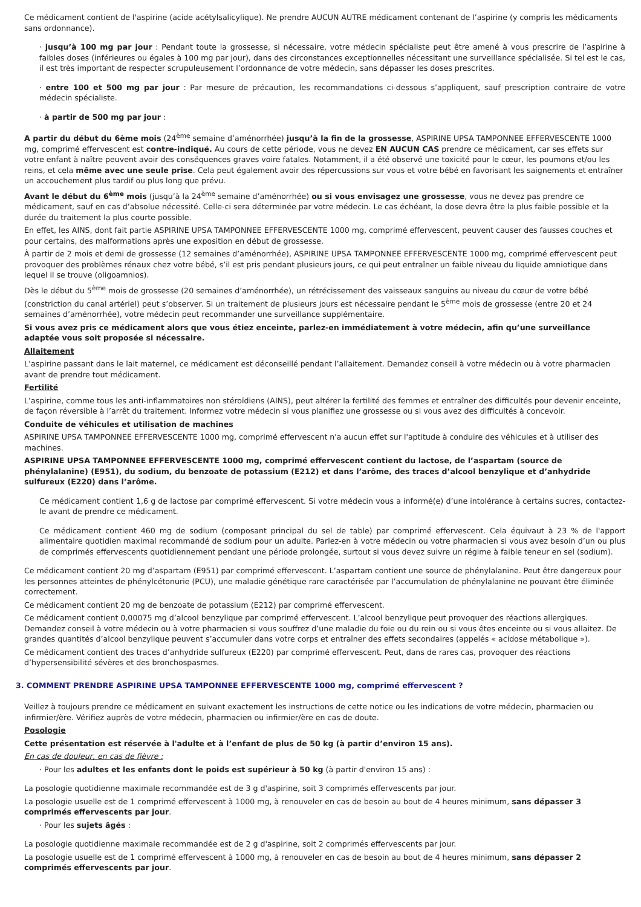Ce médicament contient de l'aspirine (acide acétylsalicylique). Ne prendre AUCUN AUTRE médicament contenant de l’aspirine (y compris les médicaments sans ordonnance).
· jusqu’à 100 mg par jour : Pendant toute la grossesse, si nécessaire, votre médecin spécialiste peut être amené à vous prescrire de l’aspirine à faibles doses (inférieures ou égales à 100 mg par jour), dans des circonstances exceptionnelles nécessitant une surveillance spécialisée. Si tel est le cas, il est très important de respecter scrupuleusement l’ordonnance de votre médecin, sans dépasser les doses prescrites.
· entre 100 et 500 mg par jour : Par mesure de précaution, les recommandations ci-dessous s’appliquent, sauf prescription contraire de votre médecin spécialiste.
· à partir de 500 mg par jour :
A partir du début du 6ème mois (24<sup>ème</sup> semaine d’aménorrhée) jusqu’à la fin de la grossesse, ASPIRINE UPSA TAMPONNEE EFFERVESCENTE 1000 mg, comprimé effervescent est contre-indiqué. Au cours de cette période, vous ne devez EN AUCUN CAS prendre ce médicament, car ses effets sur votre enfant à naître peuvent avoir des conséquences graves voire fatales. Notamment, il a été observé une toxicité pour le cœur, les poumons et/ou les reins, et cela même avec une seule prise. Cela peut également avoir des répercussions sur vous et votre bébé en favorisant les saignements et entraîner un accouchement plus tardif ou plus long que prévu.
Avant le début du 6<sup>ème</sup> mois (jusqu’à la 24<sup>ème</sup> semaine d’aménorrhée) ou si vous envisagez une grossesse, vous ne devez pas prendre ce médicament, sauf en cas d’absolue nécessité. Celle-ci sera déterminée par votre médecin. Le cas échéant, la dose devra être la plus faible possible et la durée du traitement la plus courte possible.
En effet, les AINS, dont fait partie ASPIRINE UPSA TAMPONNEE EFFERVESCENTE 1000 mg, comprimé effervescent, peuvent causer des fausses couches et pour certains, des malformations après une exposition en début de grossesse.
À partir de 2 mois et demi de grossesse (12 semaines d’aménorrhée), ASPIRINE UPSA TAMPONNEE EFFERVESCENTE 1000 mg, comprimé effervescent peut provoquer des problèmes rénaux chez votre bébé, s’il est pris pendant plusieurs jours, ce qui peut entraîner un faible niveau du liquide amniotique dans lequel il se trouve (oligoamnios).
Dès le début du 5<sup>ème</sup> mois de grossesse (20 semaines d’aménorrhée), un rétrécissement des vaisseaux sanguins au niveau du cœur de votre bébé (constriction du canal artériel) peut s’observer. Si un traitement de plusieurs jours est nécessaire pendant le 5<sup>ème</sup> mois de grossesse (entre 20 et 24 semaines d’aménorrhée), votre médecin peut recommander une surveillance supplémentaire.
Si vous avez pris ce médicament alors que vous étiez enceinte, parlez-en immédiatement à votre médecin, afin qu’une surveillance adaptée vous soit proposée si nécessaire.
Allaitement
L’aspirine passant dans le lait maternel, ce médicament est déconseillé pendant l’allaitement. Demandez conseil à votre médecin ou à votre pharmacien avant de prendre tout médicament.
Fertilité
L’aspirine, comme tous les anti-inflammatoires non stéroïdiens (AINS), peut altérer la fertilité des femmes et entraîner des difficultés pour devenir enceinte, de façon réversible à l’arrêt du traitement. Informez votre médecin si vous planifiez une grossesse ou si vous avez des difficultés à concevoir.
Conduite de véhicules et utilisation de machines
ASPIRINE UPSA TAMPONNEE EFFERVESCENTE 1000 mg, comprimé effervescent n'a aucun effet sur l'aptitude à conduire des véhicules et à utiliser des machines.
ASPIRINE UPSA TAMPONNEE EFFERVESCENTE 1000 mg, comprimé effervescent contient du lactose, de l’aspartam (source de phénylalanine) (E951), du sodium, du benzoate de potassium (E212) et dans l’arôme, des traces d’alcool benzylique et d’anhydride sulfureux (E220) dans l’arôme.
Ce médicament contient 1,6 g de lactose par comprimé effervescent. Si votre médecin vous a informé(e) d’une intolérance à certains sucres, contactez-le avant de prendre ce médicament.
Ce médicament contient 460 mg de sodium (composant principal du sel de table) par comprimé effervescent. Cela équivaut à 23 % de l'apport alimentaire quotidien maximal recommandé de sodium pour un adulte. Parlez-en à votre médecin ou votre pharmacien si vous avez besoin d’un ou plus de comprimés effervescents quotidiennement pendant une période prolongée, surtout si vous devez suivre un régime à faible teneur en sel (sodium).
Ce médicament contient 20 mg d’aspartam (E951) par comprimé effervescent. L’aspartam contient une source de phénylalanine. Peut être dangereux pour les personnes atteintes de phénylcétonurie (PCU), une maladie génétique rare caractérisée par l’accumulation de phénylalanine ne pouvant être éliminée correctement.
Ce médicament contient 20 mg de benzoate de potassium (E212) par comprimé effervescent.
Ce médicament contient 0,00075 mg d’alcool benzylique par comprimé effervescent. L’alcool benzylique peut provoquer des réactions allergiques. Demandez conseil à votre médecin ou à votre pharmacien si vous souffrez d’une maladie du foie ou du rein ou si vous êtes enceinte ou si vous allaitez. De grandes quantités d’alcool benzylique peuvent s’accumuler dans votre corps et entraîner des effets secondaires (appelés « acidose métabolique »).
Ce médicament contient des traces d’anhydride sulfureux (E220) par comprimé effervescent. Peut, dans de rares cas, provoquer des réactions d’hypersensibilité sévères et des bronchospasmes.
3. COMMENT PRENDRE ASPIRINE UPSA TAMPONNEE EFFERVESCENTE 1000 mg, comprimé effervescent ?
Veillez à toujours prendre ce médicament en suivant exactement les instructions de cette notice ou les indications de votre médecin, pharmacien ou infirmier/ère. Vérifiez auprès de votre médecin, pharmacien ou infirmier/ère en cas de doute.
Posologie
Cette présentation est réservée à l'adulte et à l’enfant de plus de 50 kg (à partir d’environ 15 ans).
En cas de douleur, en cas de fièvre :
· Pour les adultes et les enfants dont le poids est supérieur à 50 kg (à partir d'environ 15 ans) :
La posologie quotidienne maximale recommandée est de 3 g d'aspirine, soit 3 comprimés effervescents par jour.
La posologie usuelle est de 1 comprimé effervescent à 1000 mg, à renouveler en cas de besoin au bout de 4 heures minimum, sans dépasser 3 comprimés effervescents par jour.
· Pour les sujets âgés :
La posologie quotidienne maximale recommandée est de 2 g d'aspirine, soit 2 comprimés effervescents par jour.
La posologie usuelle est de 1 comprimé effervescent à 1000 mg, à renouveler en cas de besoin au bout de 4 heures minimum, sans dépasser 2 comprimés effervescents par jour.